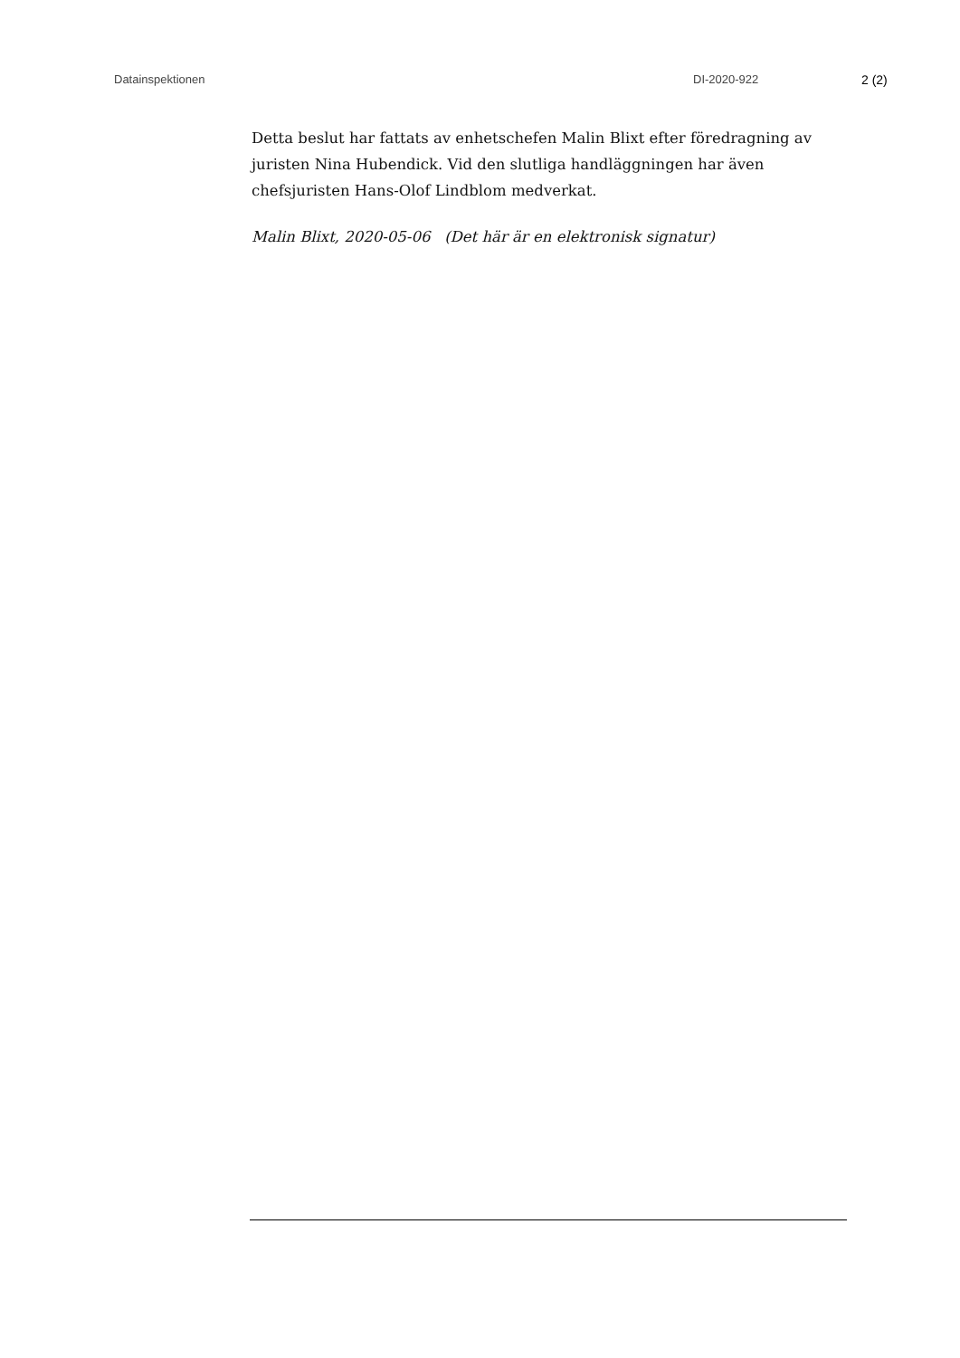Datainspektionen DI-2020-922 2 (2)
Detta beslut har fattats av enhetschefen Malin Blixt efter föredragning av juristen Nina Hubendick. Vid den slutliga handläggningen har även chefsjuristen Hans-Olof Lindblom medverkat.
Malin Blixt, 2020-05-06 (Det här är en elektronisk signatur)